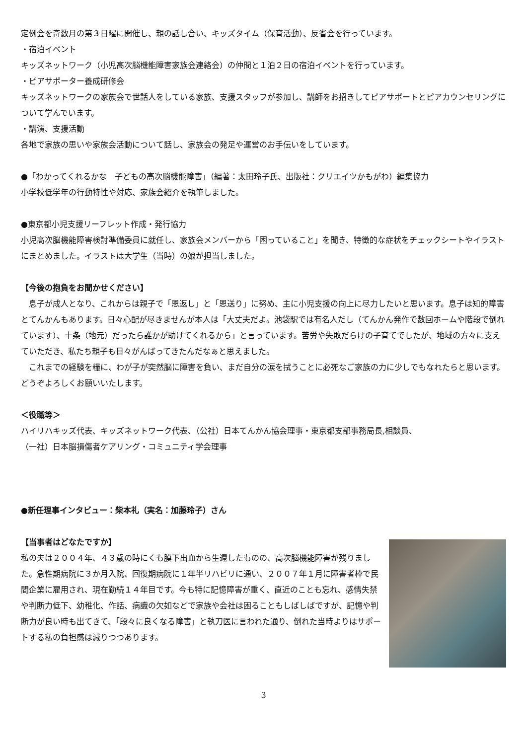定例会を奇数月の第３日曜に開催し、親の話し合い、キッズタイム（保育活動）、反省会を行っています。
・宿泊イベント
キッズネットワーク（小児高次脳機能障害家族会連絡会）の仲間と１泊２日の宿泊イベントを行っています。
・ピアサポーター養成研修会
キッズネットワークの家族会で世話人をしている家族、支援スタッフが参加し、講師をお招きしてピアサポートとピアカウンセリングについて学んでいます。
・講演、支援活動
各地で家族の思いや家族会活動について話し、家族会の発足や運営のお手伝いをしています。
●「わかってくれるかな　子どもの高次脳機能障害」（編著：太田玲子氏、出版社：クリエイツかもがわ）編集協力
小学校低学年の行動特性や対応、家族会紹介を執筆しました。
●東京都小児支援リーフレット作成・発行協力
小児高次脳機能障害検討準備委員に就任し、家族会メンバーから「困っていること」を聞き、特徴的な症状をチェックシートやイラストにまとめました。イラストは大学生（当時）の娘が担当しました。
【今後の抱負をお聞かせください】
息子が成人となり、これからは親子で「恩返し」と「恩送り」に努め、主に小児支援の向上に尽力したいと思います。息子は知的障害とてんかんもあります。日々心配が尽きませんが本人は「大丈夫だよ。池袋駅では有名人だし（てんかん発作で数回ホームや階段で倒れています）、十条（地元）だったら誰かが助けてくれるから」と言っています。苦労や失敗だらけの子育てでしたが、地域の方々に支えていただき、私たち親子も日々がんばってきたんだなぁと思えました。
これまでの経験を糧に、わが子が突然脳に障害を負い、まだ自分の涙を拭うことに必死なご家族の力に少しでもなれたらと思います。どうぞよろしくお願いいたします。
＜役職等＞
ハイリハキッズ代表、キッズネットワーク代表、（公社）日本てんかん協会理事・東京都支部事務局長,相談員、
（一社）日本脳損傷者ケアリング・コミュニティ学会理事
●新任理事インタビュー：柴本礼（実名：加藤玲子）さん
【当事者はどなたですか】
私の夫は２００４年、４３歳の時にくも膜下出血から生還したものの、高次脳機能障害が残りました。急性期病院に３か月入院、回復期病院に１年半リハビリに通い、２００７年１月に障害者枠で民間企業に雇用され、現在勤続１４年目です。今も特に記憶障害が重く、直近のことも忘れ、感情失禁や判断力低下、幼稚化、作話、病識の欠如などで家族や会社は困ることもしばしばですが、記憶や判断力が良い時も出てきて、「段々に良くなる障害」と執刀医に言われた通り、倒れた当時よりはサポートする私の負担感は減りつつあります。
3